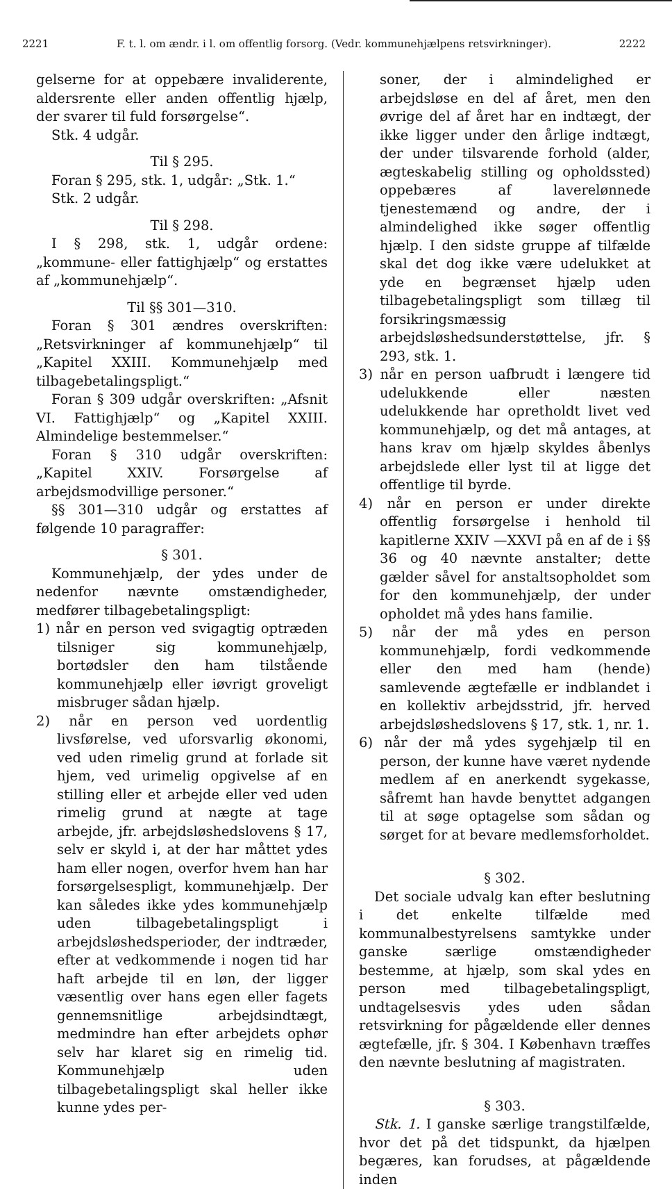2221 F. t. l. om ændr. i l. om offentlig forsorg. (Vedr. kommunehjælpens retsvirkninger). 2222
gelserne for at oppebære invaliderente, aldersrente eller anden offentlig hjælp, der svarer til fuld forsørgelse“.
Stk. 4 udgår.
Til § 295.
Foran § 295, stk. 1, udgår: „Stk. 1.“
Stk. 2 udgår.
Til § 298.
I § 298, stk. 1, udgår ordene: „kommune- eller fattighjælp“ og erstattes af „kommunehjælp“.
Til §§ 301—310.
Foran § 301 ændres overskriften: „Retsvirkninger af kommunehjælp“ til „Kapitel XXIII. Kommunehjælp med tilbagebetalingspligt.“
Foran § 309 udgår overskriften: „Afsnit VI. Fattighjælp“ og „Kapitel XXIII. Almindelige bestemmelser.“
Foran § 310 udgår overskriften: „Kapitel XXIV. Forsørgelse af arbejdsmodvillige personer.“
§§ 301—310 udgår og erstattes af følgende 10 paragraffer:
§ 301.
Kommunehjælp, der ydes under de nedenfor nævnte omstændigheder, medfører tilbagebetalingspligt:
1) når en person ved svigagtig optræden tilsniger sig kommunehjælp, bortødsler den ham tilstående kommunehjælp eller iøvrigt groveligt misbruger sådan hjælp.
2) når en person ved uordentlig livsførelse, ved uforsvarlig økonomi, ved uden rimelig grund at forlade sit hjem, ved urimelig opgivelse af en stilling eller et arbejde eller ved uden rimelig grund at nægte at tage arbejde, jfr. arbejdsløshedslovens § 17, selv er skyld i, at der har måttet ydes ham eller nogen, overfor hvem han har forsørgelsespligt, kommunehjælp. Der kan således ikke ydes kommunehjælp uden tilbagebetalingspligt i arbejdsløshedsperioder, der indtræder, efter at vedkommende i nogen tid har haft arbejde til en løn, der ligger væsentlig over hans egen eller fagets gennemsnitlige arbejdsindtægt, medmindre han efter arbejdets ophør selv har klaret sig en rimelig tid. Kommunehjælp uden tilbagebetalingspligt skal heller ikke kunne ydes per-
soner, der i almindelighed er arbejdsløse en del af året, men den øvrige del af året har en indtægt, der ikke ligger under den årlige indtægt, der under tilsvarende forhold (alder, ægteskabelig stilling og opholdssted) oppebæres af laverelønnede tjenestemænd og andre, der i almindelighed ikke søger offentlig hjælp. I den sidste gruppe af tilfælde skal det dog ikke være udelukket at yde en begrænset hjælp uden tilbagebetalingspligt som tillæg til forsikringsmæssig arbejdsløshedsunderstøttelse, jfr. § 293, stk. 1.
3) når en person uafbrudt i længere tid udelukkende eller næsten udelukkende har opretholdt livet ved kommunehjælp, og det må antages, at hans krav om hjælp skyldes åbenlys arbejdslede eller lyst til at ligge det offentlige til byrde.
4) når en person er under direkte offentlig forsørgelse i henhold til kapitlerne XXIV —XXVI på en af de i §§ 36 og 40 nævnte anstalter; dette gælder såvel for anstaltsopholdet som for den kommunehjælp, der under opholdet må ydes hans familie.
5) når der må ydes en person kommunehjælp, fordi vedkommende eller den med ham (hende) samlevende ægtefælle er indblandet i en kollektiv arbejdsstrid, jfr. herved arbejdsløshedslovens § 17, stk. 1, nr. 1.
6) når der må ydes sygehjælp til en person, der kunne have været nydende medlem af en anerkendt sygekasse, såfremt han havde benyttet adgangen til at søge optagelse som sådan og sørget for at bevare medlemsforholdet.
§ 302.
Det sociale udvalg kan efter beslutning i det enkelte tilfælde med kommunalbestyrelsens samtykke under ganske særlige omstændigheder bestemme, at hjælp, som skal ydes en person med tilbagebetalingspligt, undtagelsesvis ydes uden sådan retsvirkning for pågældende eller dennes ægtefælle, jfr. § 304. I København træffes den nævnte beslutning af magistraten.
§ 303.
Stk. 1. I ganske særlige trangstilfælde, hvor det på det tidspunkt, da hjælpen begæres, kan forudses, at pågældende inden